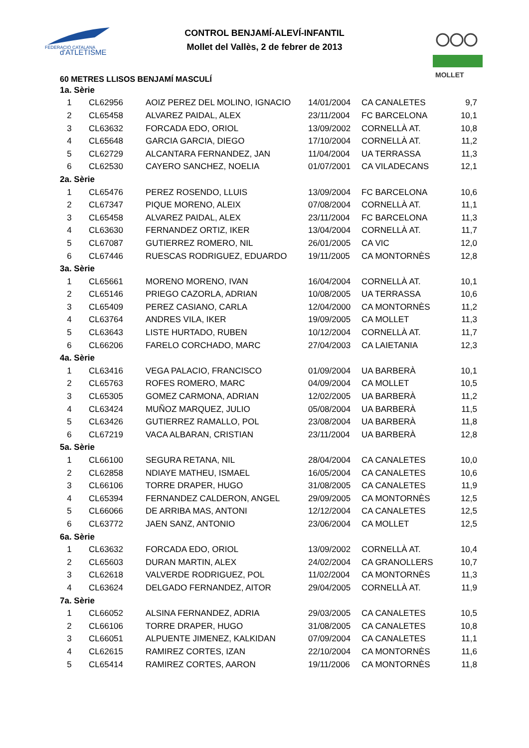FEDERACIÓ CATALANA
d'ATLETISME
MOLLET
CONTROL BENJAMÍ-ALEVÍ-INFANTIL
Mollet del Vallès, 2 de febrer de 2013
60 METRES LLISOS BENJAMÍ MASCULÍ
| 1a. Sèrie | | | | | |
| 1 | CL62956 | AOIZ PEREZ DEL MOLINO, IGNACIO | 14/01/2004 | CA CANALETES | 9,7 |
| 2 | CL65458 | ALVAREZ PAIDAL, ALEX | 23/11/2004 | FC BARCELONA | 10,1 |
| 3 | CL63632 | FORCADA EDO, ORIOL | 13/09/2002 | CORNELLÀ AT. | 10,8 |
| 4 | CL65648 | GARCIA GARCIA, DIEGO | 17/10/2004 | CORNELLÀ AT. | 11,2 |
| 5 | CL62729 | ALCANTARA FERNANDEZ, JAN | 11/04/2004 | UA TERRASSA | 11,3 |
| 6 | CL62530 | CAYERO SANCHEZ, NOELIA | 01/07/2001 | CA VILADECANS | 12,1 |
| 2a. Sèrie | | | | | |
| 1 | CL65476 | PEREZ ROSENDO, LLUIS | 13/09/2004 | FC BARCELONA | 10,6 |
| 2 | CL67347 | PIQUE MORENO, ALEIX | 07/08/2004 | CORNELLÀ AT. | 11,1 |
| 3 | CL65458 | ALVAREZ PAIDAL, ALEX | 23/11/2004 | FC BARCELONA | 11,3 |
| 4 | CL63630 | FERNANDEZ ORTIZ, IKER | 13/04/2004 | CORNELLÀ AT. | 11,7 |
| 5 | CL67087 | GUTIERREZ ROMERO, NIL | 26/01/2005 | CA VIC | 12,0 |
| 6 | CL67446 | RUESCAS RODRIGUEZ, EDUARDO | 19/11/2005 | CA MONTORNÈS | 12,8 |
| 3a. Sèrie | | | | | |
| 1 | CL65661 | MORENO MORENO, IVAN | 16/04/2004 | CORNELLÀ AT. | 10,1 |
| 2 | CL65146 | PRIEGO CAZORLA, ADRIAN | 10/08/2005 | UA TERRASSA | 10,6 |
| 3 | CL65409 | PEREZ CASIANO, CARLA | 12/04/2000 | CA MONTORNÈS | 11,2 |
| 4 | CL63764 | ANDRES VILA, IKER | 19/09/2005 | CA MOLLET | 11,3 |
| 5 | CL63643 | LISTE HURTADO, RUBEN | 10/12/2004 | CORNELLÀ AT. | 11,7 |
| 6 | CL66206 | FARELO CORCHADO, MARC | 27/04/2003 | CA LAIETANIA | 12,3 |
| 4a. Sèrie | | | | | |
| 1 | CL63416 | VEGA PALACIO, FRANCISCO | 01/09/2004 | UA BARBERÀ | 10,1 |
| 2 | CL65763 | ROFES ROMERO, MARC | 04/09/2004 | CA MOLLET | 10,5 |
| 3 | CL65305 | GOMEZ CARMONA, ADRIAN | 12/02/2005 | UA BARBERÀ | 11,2 |
| 4 | CL63424 | MUÑOZ MARQUEZ, JULIO | 05/08/2004 | UA BARBERÀ | 11,5 |
| 5 | CL63426 | GUTIERREZ RAMALLO, POL | 23/08/2004 | UA BARBERÀ | 11,8 |
| 6 | CL67219 | VACA ALBARAN, CRISTIAN | 23/11/2004 | UA BARBERÀ | 12,8 |
| 5a. Sèrie | | | | | |
| 1 | CL66100 | SEGURA RETANA, NIL | 28/04/2004 | CA CANALETES | 10,0 |
| 2 | CL62858 | NDIAYE MATHEU, ISMAEL | 16/05/2004 | CA CANALETES | 10,6 |
| 3 | CL66106 | TORRE DRAPER, HUGO | 31/08/2005 | CA CANALETES | 11,9 |
| 4 | CL65394 | FERNANDEZ CALDERON, ANGEL | 29/09/2005 | CA MONTORNÈS | 12,5 |
| 5 | CL66066 | DE ARRIBA MAS, ANTONI | 12/12/2004 | CA CANALETES | 12,5 |
| 6 | CL63772 | JAEN SANZ, ANTONIO | 23/06/2004 | CA MOLLET | 12,5 |
| 6a. Sèrie | | | | | |
| 1 | CL63632 | FORCADA EDO, ORIOL | 13/09/2002 | CORNELLÀ AT. | 10,4 |
| 2 | CL65603 | DURAN MARTIN, ALEX | 24/02/2004 | CA GRANOLLERS | 10,7 |
| 3 | CL62618 | VALVERDE RODRIGUEZ, POL | 11/02/2004 | CA MONTORNÈS | 11,3 |
| 4 | CL63624 | DELGADO FERNANDEZ, AITOR | 29/04/2005 | CORNELLÀ AT. | 11,9 |
| 7a. Sèrie | | | | | |
| 1 | CL66052 | ALSINA FERNANDEZ, ADRIA | 29/03/2005 | CA CANALETES | 10,5 |
| 2 | CL66106 | TORRE DRAPER, HUGO | 31/08/2005 | CA CANALETES | 10,8 |
| 3 | CL66051 | ALPUENTE JIMENEZ, KALKIDAN | 07/09/2004 | CA CANALETES | 11,1 |
| 4 | CL62615 | RAMIREZ CORTES, IZAN | 22/10/2004 | CA MONTORNÈS | 11,6 |
| 5 | CL65414 | RAMIREZ CORTES, AARON | 19/11/2006 | CA MONTORNÈS | 11,8 |